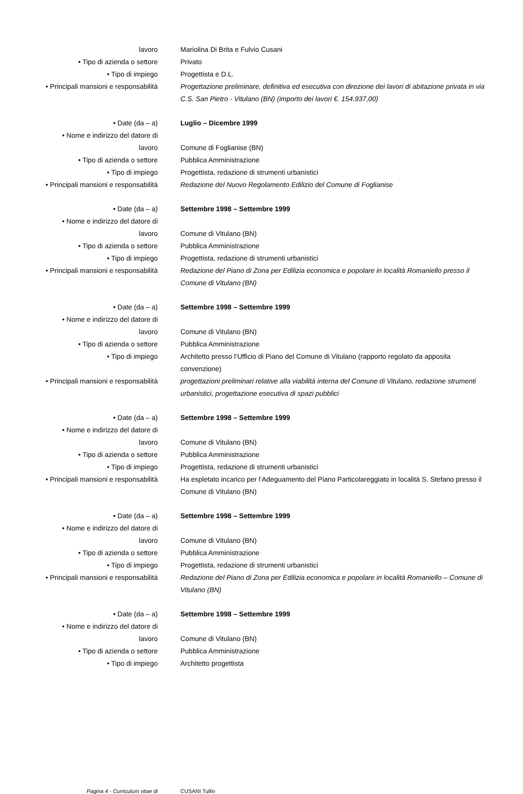lavoro Mariolina Di Brita e Fulvio Cusani
• Tipo di azienda o settore Privato
• Tipo di impiego Progettista e D.L.
• Principali mansioni e responsabilità Progettazione preliminare, definitiva ed esecutiva con direzione dei lavori di abitazione privata in via C.S. San Pietro - Vitulano (BN) (importo dei lavori €. 154.937,00)
• Date (da – a) Luglio – Dicembre 1999
• Nome e indirizzo del datore di
lavoro
Comune di Foglianise (BN)
• Tipo di azienda o settore Pubblica Amministrazione
• Tipo di impiego Progettista, redazione di strumenti urbanistici
• Principali mansioni e responsabilità Redazione del Nuovo Regolamento Edilizio del Comune di Foglianise
• Date (da – a) Settembre 1998 – Settembre 1999
• Nome e indirizzo del datore di
lavoro
Comune di Vitulano (BN)
• Tipo di azienda o settore Pubblica Amministrazione
• Tipo di impiego Progettista, redazione di strumenti urbanistici
• Principali mansioni e responsabilità Redazione del Piano di Zona per Edilizia economica e popolare in località Romaniello presso il Comune di Vitulano (BN)
• Date (da – a) Settembre 1998 – Settembre 1999
• Nome e indirizzo del datore di
lavoro
Comune di Vitulano (BN)
• Tipo di azienda o settore Pubblica Amministrazione
• Tipo di impiego Architetto presso l’Ufficio di Piano del Comune di Vitulano (rapporto regolato da apposita convenzione)
• Principali mansioni e responsabilità progettazioni preliminari relative alla viabilità interna del Comune di Vitulano, redazione strumenti urbanistici, progettazione esecutiva di spazi pubblici
• Date (da – a) Settembre 1998 – Settembre 1999
• Nome e indirizzo del datore di
lavoro
Comune di Vitulano (BN)
• Tipo di azienda o settore Pubblica Amministrazione
• Tipo di impiego Progettista, redazione di strumenti urbanistici
• Principali mansioni e responsabilità Ha espletato incarico per l’Adeguamento del Piano Particolareggiato in località S. Stefano presso il Comune di Vitulano (BN)
• Date (da – a) Settembre 1998 – Settembre 1999
• Nome e indirizzo del datore di
lavoro
Comune di Vitulano (BN)
• Tipo di azienda o settore Pubblica Amministrazione
• Tipo di impiego Progettista, redazione di strumenti urbanistici
• Principali mansioni e responsabilità Redazione del Piano di Zona per Edilizia economica e popolare in località Romaniello – Comune di Vitulano (BN)
• Date (da – a) Settembre 1998 – Settembre 1999
• Nome e indirizzo del datore di
lavoro
Comune di Vitulano (BN)
• Tipo di azienda o settore Pubblica Amministrazione
• Tipo di impiego Architetto progettista
Pagina 4 - Curriculum vitae di CUSANI Tullio